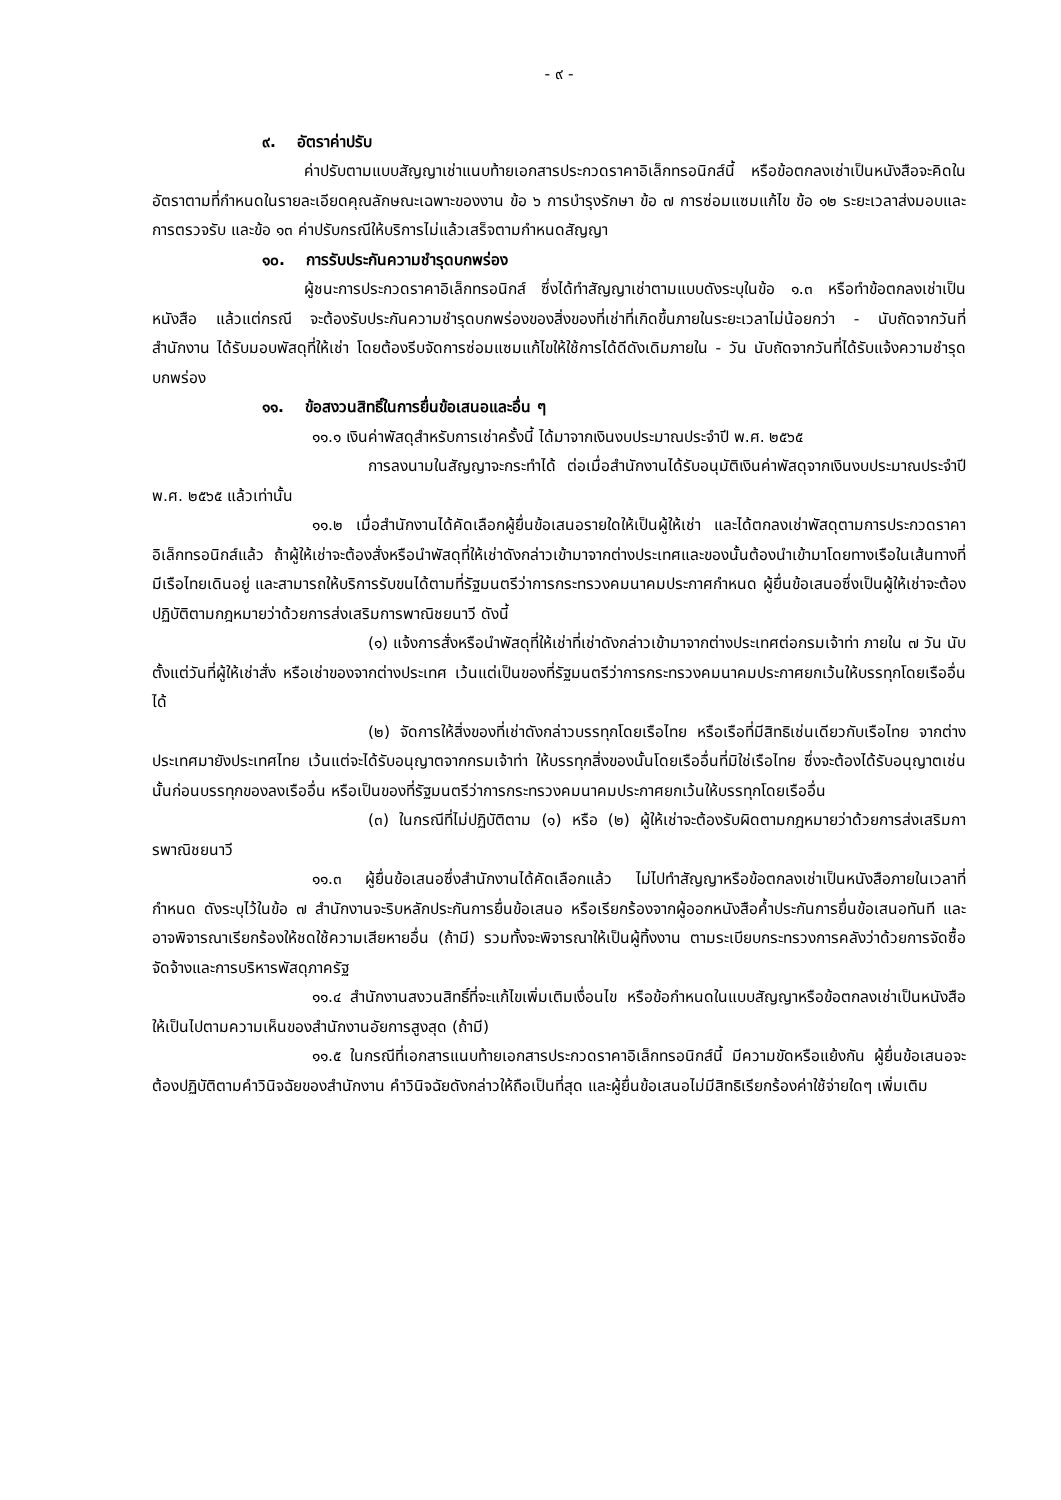- ๙ -
๙. อัตราค่าปรับ
ค่าปรับตามแบบสัญญาเช่าแนบท้ายเอกสารประกวดราคาอิเล็กทรอนิกส์นี้ หรือข้อตกลงเช่าเป็นหนังสือจะคิดในอัตราตามที่กำหนดในรายละเอียดคุณลักษณะเฉพาะของงาน ข้อ ๖ การบำรุงรักษา ข้อ ๗ การซ่อมแซมแก้ไข ข้อ ๑๒ ระยะเวลาส่งมอบและการตรวจรับ และข้อ ๑๓ ค่าปรับกรณีให้บริการไม่แล้วเสร็จตามกำหนดสัญญา
๑๐. การรับประกันความชำรุดบกพร่อง
ผู้ชนะการประกวดราคาอิเล็กทรอนิกส์ ซึ่งได้ทำสัญญาเช่าตามแบบดังระบุในข้อ ๑.๓ หรือทำข้อตกลงเช่าเป็นหนังสือ แล้วแต่กรณี จะต้องรับประกันความชำรุดบกพร่องของสิ่งของที่เช่าที่เกิดขึ้นภายในระยะเวลาไม่น้อยกว่า - นับถัดจากวันที่ สำนักงาน ได้รับมอบพัสดุที่ให้เช่า โดยต้องรีบจัดการซ่อมแซมแก้ไขให้ใช้การได้ดีดังเดิมภายใน - วัน นับถัดจากวันที่ได้รับแจ้งความชำรุดบกพร่อง
๑๑. ข้อสงวนสิทธิ์ในการยื่นข้อเสนอและอื่น ๆ
๑๑.๑ เงินค่าพัสดุสำหรับการเช่าครั้งนี้ ได้มาจากเงินงบประมาณประจำปี พ.ศ. ๒๕๖๕
การลงนามในสัญญาจะกระทำได้ ต่อเมื่อสำนักงานได้รับอนุมัติเงินค่าพัสดุจากเงินงบประมาณประจำปี พ.ศ. ๒๕๖๕ แล้วเท่านั้น
๑๑.๒ เมื่อสำนักงานได้คัดเลือกผู้ยื่นข้อเสนอรายใดให้เป็นผู้ให้เช่า และได้ตกลงเช่าพัสดุตามการประกวดราคาอิเล็กทรอนิกส์แล้ว ถ้าผู้ให้เช่าจะต้องสั่งหรือนำพัสดุที่ให้เช่าดังกล่าวเข้ามาจากต่างประเทศและของนั้นต้องนำเข้ามาโดยทางเรือในเส้นทางที่มีเรือไทยเดินอยู่ และสามารถให้บริการรับขนได้ตามที่รัฐมนตรีว่าการกระทรวงคมนาคมประกาศกำหนด ผู้ยื่นข้อเสนอซึ่งเป็นผู้ให้เช่าจะต้องปฏิบัติตามกฎหมายว่าด้วยการส่งเสริมการพาณิชยนาวี ดังนี้
(๑) แจ้งการสั่งหรือนำพัสดุที่ให้เช่าที่เช่าดังกล่าวเข้ามาจากต่างประเทศต่อกรมเจ้าท่า ภายใน ๗ วัน นับตั้งแต่วันที่ผู้ให้เช่าสั่ง หรือเช่าของจากต่างประเทศ เว้นแต่เป็นของที่รัฐมนตรีว่าการกระทรวงคมนาคมประกาศยกเว้นให้บรรทุกโดยเรืออื่นได้
(๒) จัดการให้สิ่งของที่เช่าดังกล่าวบรรทุกโดยเรือไทย หรือเรือที่มีสิทธิเช่นเดียวกับเรือไทย จากต่างประเทศมายังประเทศไทย เว้นแต่จะได้รับอนุญาตจากกรมเจ้าท่า ให้บรรทุกสิ่งของนั้นโดยเรืออื่นที่มิใช่เรือไทย ซึ่งจะต้องได้รับอนุญาตเช่นนั้นก่อนบรรทุกของลงเรืออื่น หรือเป็นของที่รัฐมนตรีว่าการกระทรวงคมนาคมประกาศยกเว้นให้บรรทุกโดยเรืออื่น
(๓) ในกรณีที่ไม่ปฏิบัติตาม (๑) หรือ (๒) ผู้ให้เช่าจะต้องรับผิดตามกฎหมายว่าด้วยการส่งเสริมการพาณิชยนาวี
๑๑.๓ ผู้ยื่นข้อเสนอซึ่งสำนักงานได้คัดเลือกแล้ว ไม่ไปทำสัญญาหรือข้อตกลงเช่าเป็นหนังสือภายในเวลาที่กำหนด ดังระบุไว้ในข้อ ๗ สำนักงานจะริบหลักประกันการยื่นข้อเสนอ หรือเรียกร้องจากผู้ออกหนังสือค้ำประกันการยื่นข้อเสนอทันที และอาจพิจารณาเรียกร้องให้ชดใช้ความเสียหายอื่น (ถ้ามี) รวมทั้งจะพิจารณาให้เป็นผู้ทิ้งงาน ตามระเบียบกระทรวงการคลังว่าด้วยการจัดซื้อจัดจ้างและการบริหารพัสดุภาครัฐ
๑๑.๔ สำนักงานสงวนสิทธิ์ที่จะแก้ไขเพิ่มเติมเงื่อนไข หรือข้อกำหนดในแบบสัญญาหรือข้อตกลงเช่าเป็นหนังสือ ให้เป็นไปตามความเห็นของสำนักงานอัยการสูงสุด (ถ้ามี)
๑๑.๕ ในกรณีที่เอกสารแนบท้ายเอกสารประกวดราคาอิเล็กทรอนิกส์นี้ มีความขัดหรือแย้งกัน ผู้ยื่นข้อเสนอจะต้องปฏิบัติตามคำวินิจฉัยของสำนักงาน คำวินิจฉัยดังกล่าวให้ถือเป็นที่สุด และผู้ยื่นข้อเสนอไม่มีสิทธิเรียกร้องค่าใช้จ่ายใดๆ เพิ่มเติม